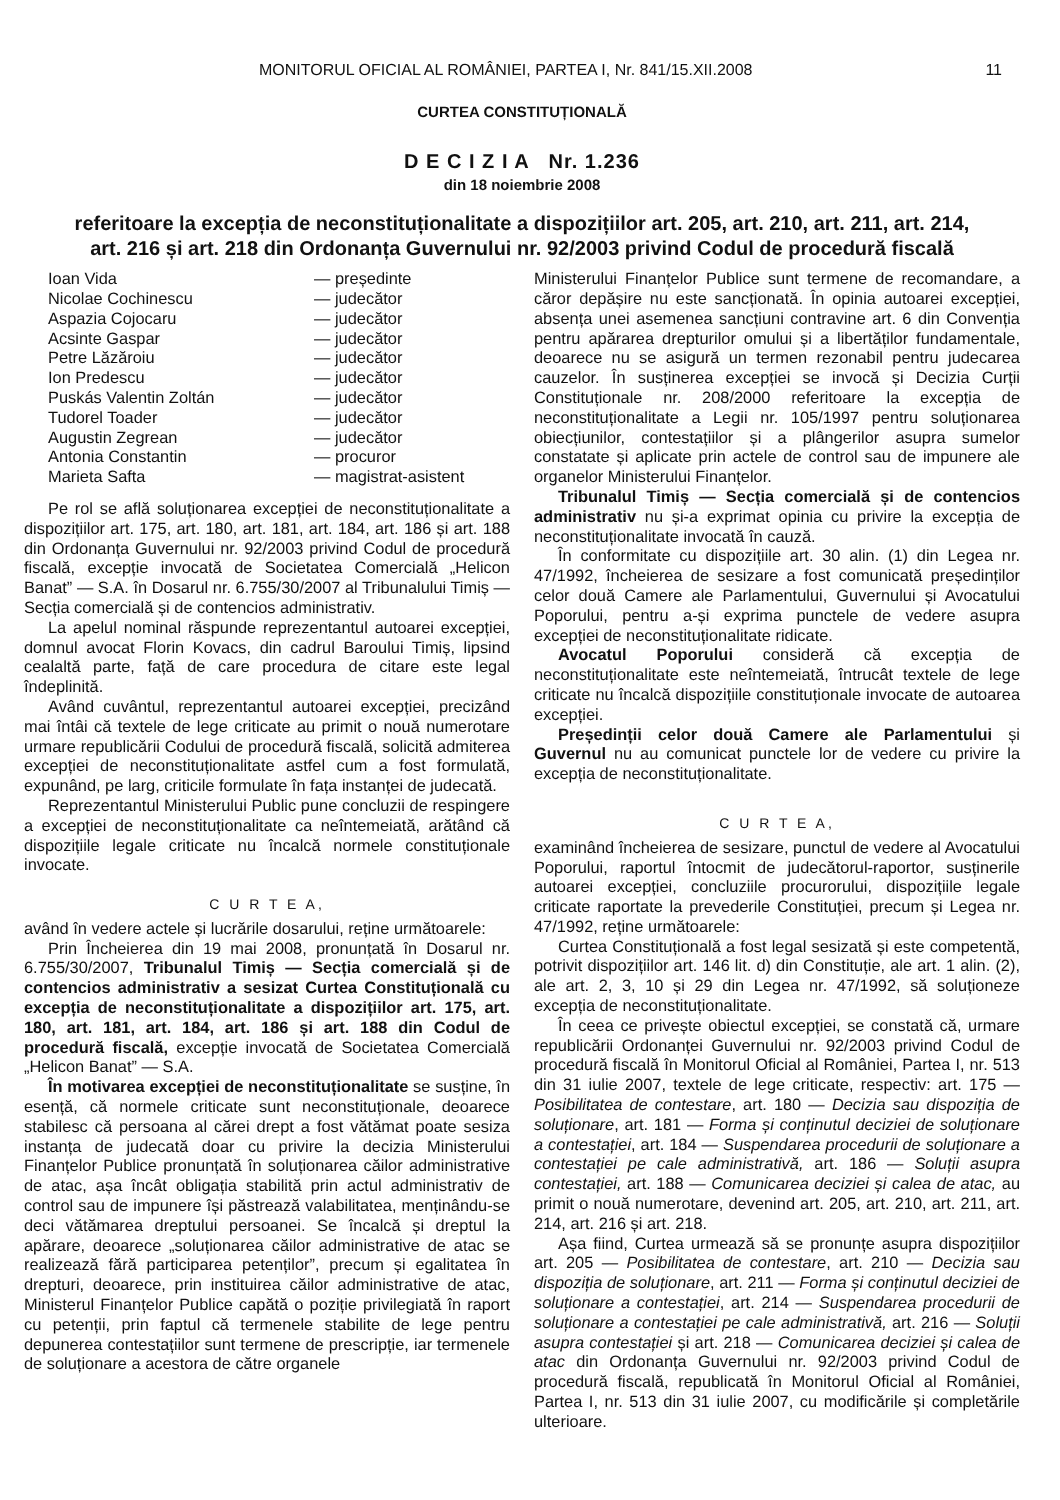MONITORUL OFICIAL AL ROMÂNIEI, PARTEA I, Nr. 841/15.XII.2008 11
CURTEA CONSTITUȚIONALĂ
D E C I Z I A Nr. 1.236
din 18 noiembrie 2008
referitoare la excepția de neconstituționalitate a dispozițiilor art. 205, art. 210, art. 211, art. 214,
art. 216 și art. 218 din Ordonanța Guvernului nr. 92/2003 privind Codul de procedură fiscală
| Ioan Vida | — președinte |
| Nicolae Cochinescu | — judecător |
| Aspazia Cojocaru | — judecător |
| Acsinte Gaspar | — judecător |
| Petre Lăzăroiu | — judecător |
| Ion Predescu | — judecător |
| Puskás Valentin Zoltán | — judecător |
| Tudorel Toader | — judecător |
| Augustin Zegrean | — judecător |
| Antonia Constantin | — procuror |
| Marieta Safta | — magistrat-asistent |
Pe rol se află soluționarea excepției de neconstituționalitate a dispozițiilor art. 175, art. 180, art. 181, art. 184, art. 186 și art. 188 din Ordonanța Guvernului nr. 92/2003 privind Codul de procedură fiscală, excepție invocată de Societatea Comercială „Helicon Banat” — S.A. în Dosarul nr. 6.755/30/2007 al Tribunalului Timiș — Secția comercială și de contencios administrativ.
La apelul nominal răspunde reprezentantul autoarei excepției, domnul avocat Florin Kovacs, din cadrul Baroului Timiș, lipsind cealaltă parte, față de care procedura de citare este legal îndeplinită.
Având cuvântul, reprezentantul autoarei excepției, precizând mai întâi că textele de lege criticate au primit o nouă numerotare urmare republicării Codului de procedură fiscală, solicită admiterea excepției de neconstituționalitate astfel cum a fost formulată, expunând, pe larg, criticile formulate în fața instanței de judecată.
Reprezentantul Ministerului Public pune concluzii de respingere a excepției de neconstituționalitate ca neîntemeiată, arătând că dispozițiile legale criticate nu încalcă normele constituționale invocate.
C U R T E A,
având în vedere actele și lucrările dosarului, reține următoarele:
Prin Încheierea din 19 mai 2008, pronunțată în Dosarul nr. 6.755/30/2007, Tribunalul Timiș — Secția comercială și de contencios administrativ a sesizat Curtea Constituțională cu excepția de neconstituționalitate a dispozițiilor art. 175, art. 180, art. 181, art. 184, art. 186 și art. 188 din Codul de procedură fiscală, excepție invocată de Societatea Comercială „Helicon Banat” — S.A.
În motivarea excepției de neconstituționalitate se susține, în esență, că normele criticate sunt neconstituționale, deoarece stabilesc că persoana al cărei drept a fost vătămat poate sesiza instanța de judecată doar cu privire la decizia Ministerului Finanțelor Publice pronunțată în soluționarea căilor administrative de atac, așa încât obligația stabilită prin actul administrativ de control sau de impunere își păstrează valabilitatea, menținându-se deci vătămarea dreptului persoanei. Se încalcă și dreptul la apărare, deoarece „soluționarea căilor administrative de atac se realizează fără participarea petenților”, precum și egalitatea în drepturi, deoarece, prin instituirea căilor administrative de atac, Ministerul Finanțelor Publice capătă o poziție privilegiată în raport cu petenții, prin faptul că termenele stabilite de lege pentru depunerea contestațiilor sunt termene de prescripție, iar termenele de soluționare a acestora de către organele
Ministerului Finanțelor Publice sunt termene de recomandare, a căror depășire nu este sancționată. În opinia autoarei excepției, absența unei asemenea sancțiuni contravine art. 6 din Convenția pentru apărarea drepturilor omului și a libertăților fundamentale, deoarece nu se asigură un termen rezonabil pentru judecarea cauzelor. În susținerea excepției se invocă și Decizia Curții Constituționale nr. 208/2000 referitoare la excepția de neconstituționalitate a Legii nr. 105/1997 pentru soluționarea obiecțiunilor, contestațiilor și a plângerilor asupra sumelor constatate și aplicate prin actele de control sau de impunere ale organelor Ministerului Finanțelor.
Tribunalul Timiș — Secția comercială și de contencios administrativ nu și-a exprimat opinia cu privire la excepția de neconstituționalitate invocată în cauză.
În conformitate cu dispozițiile art. 30 alin. (1) din Legea nr. 47/1992, încheierea de sesizare a fost comunicată președinților celor două Camere ale Parlamentului, Guvernului și Avocatului Poporului, pentru a-și exprima punctele de vedere asupra excepției de neconstituționalitate ridicate.
Avocatul Poporului consideră că excepția de neconstituționalitate este neîntemeiată, întrucât textele de lege criticate nu încalcă dispozițiile constituționale invocate de autoarea excepției.
Președinții celor două Camere ale Parlamentului și Guvernul nu au comunicat punctele lor de vedere cu privire la excepția de neconstituționalitate.
C U R T E A,
examinând încheierea de sesizare, punctul de vedere al Avocatului Poporului, raportul întocmit de judecătorul-raportor, susținerile autoarei excepției, concluziile procurorului, dispozițiile legale criticate raportate la prevederile Constituției, precum și Legea nr. 47/1992, reține următoarele:
Curtea Constituțională a fost legal sesizată și este competentă, potrivit dispozițiilor art. 146 lit. d) din Constituție, ale art. 1 alin. (2), ale art. 2, 3, 10 și 29 din Legea nr. 47/1992, să soluționeze excepția de neconstituționalitate.
În ceea ce privește obiectul excepției, se constată că, urmare republicării Ordonanței Guvernului nr. 92/2003 privind Codul de procedură fiscală în Monitorul Oficial al României, Partea I, nr. 513 din 31 iulie 2007, textele de lege criticate, respectiv: art. 175 — Posibilitatea de contestare, art. 180 — Decizia sau dispoziția de soluționare, art. 181 — Forma și conținutul deciziei de soluționare a contestației, art. 184 — Suspendarea procedurii de soluționare a contestației pe cale administrativă, art. 186 — Soluții asupra contestației, art. 188 — Comunicarea deciziei și calea de atac, au primit o nouă numerotare, devenind art. 205, art. 210, art. 211, art. 214, art. 216 și art. 218.
Așa fiind, Curtea urmează să se pronunțe asupra dispozițiilor art. 205 — Posibilitatea de contestare, art. 210 — Decizia sau dispoziția de soluționare, art. 211 — Forma și conținutul deciziei de soluționare a contestației, art. 214 — Suspendarea procedurii de soluționare a contestației pe cale administrativă, art. 216 — Soluții asupra contestației și art. 218 — Comunicarea deciziei și calea de atac din Ordonanța Guvernului nr. 92/2003 privind Codul de procedură fiscală, republicată în Monitorul Oficial al României, Partea I, nr. 513 din 31 iulie 2007, cu modificările și completările ulterioare.